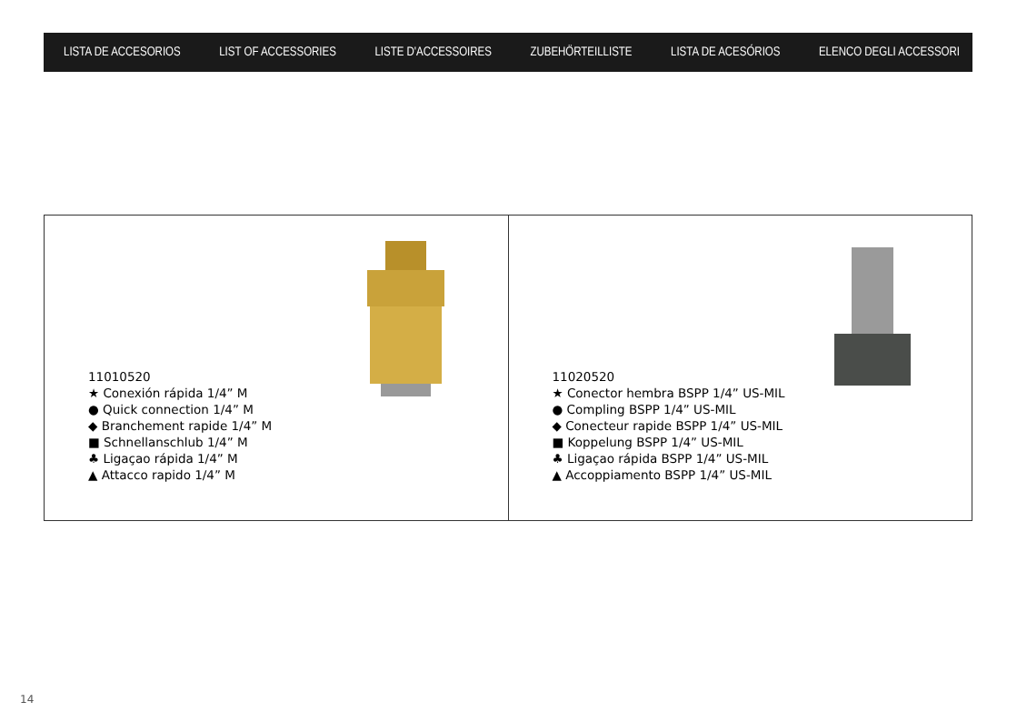LISTA DE ACCESORIOS LIST OF ACCESSORIES LISTE D'ACCESSOIRES ZUBEHÖRTEILLISTE LISTA DE ACESÓRIOS ELENCO DEGLI ACCESSORI
11010520
★ Conexión rápida 1/4” M
● Quick connection 1/4” M
◆ Branchement rapide 1/4” M
■ Schnellanschlub 1/4” M
♣ Ligaçao rápida 1/4” M
▲ Attacco rapido 1/4” M
11020520
★ Conector hembra BSPP 1/4” US-MIL
● Compling BSPP 1/4” US-MIL
◆ Conecteur rapide BSPP 1/4” US-MIL
■ Koppelung BSPP 1/4” US-MIL
♣ Ligaçao rápida BSPP 1/4” US-MIL
▲ Accoppiamento BSPP 1/4” US-MIL
14